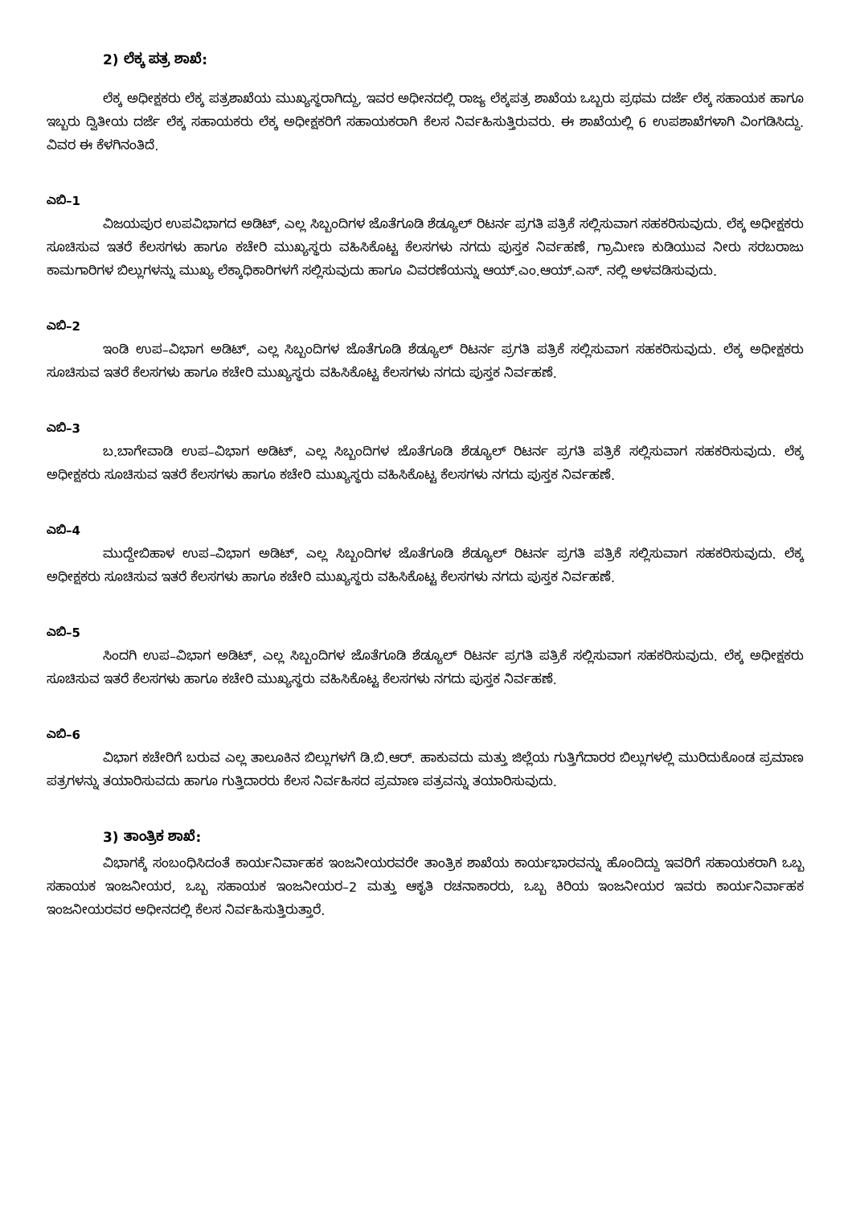2) ಲೆಕ್ಕ ಪತ್ರ ಶಾಖೆ:
ಲೆಕ್ಕ ಅಧೀಕ್ಷಕರು ಲೆಕ್ಕ ಪತ್ರಶಾಖೆಯ ಮುಖ್ಯಸ್ಥರಾಗಿದ್ದು, ಇವರ ಅಧೀನದಲ್ಲಿ ರಾಜ್ಯ ಲೆಕ್ಕಪತ್ರ ಶಾಖೆಯ ಒಬ್ಬರು ಪ್ರಥಮ ದರ್ಜೆ ಲೆಕ್ಕ ಸಹಾಯಕ ಹಾಗೂ ಇಬ್ಬರು ದ್ವಿತೀಯ ದರ್ಜೆ ಲೆಕ್ಕ ಸಹಾಯಕರು ಲೆಕ್ಕ ಅಧೀಕ್ಷಕರಿಗೆ ಸಹಾಯಕರಾಗಿ ಕೆಲಸ ನಿರ್ವಹಿಸುತ್ತಿರುವರು. ಈ ಶಾಖೆಯಲ್ಲಿ 6 ಉಪಶಾಖೆಗಳಾಗಿ ವಿಂಗಡಿಸಿದ್ದು. ವಿವರ ಈ ಕೆಳಗಿನಂತಿದೆ.
ಎಬಿ–1
ವಿಜಯಪುರ ಉಪವಿಭಾಗದ ಅಡಿಟ್, ಎಲ್ಲ ಸಿಬ್ಬಂದಿಗಳ ಜೊತೆಗೂಡಿ ಶೆಡ್ಯೂಲ್ ರಿಟರ್ನ ಪ್ರಗತಿ ಪತ್ರಿಕೆ ಸಲ್ಲಿಸುವಾಗ ಸಹಕರಿಸುವುದು. ಲೆಕ್ಕ ಅಧೀಕ್ಷಕರು ಸೂಚಿಸುವ ಇತರೆ ಕೆಲಸಗಳು ಹಾಗೂ ಕಚೇರಿ ಮುಖ್ಯಸ್ಥರು ವಹಿಸಿಕೊಟ್ಟ ಕೆಲಸಗಳು ನಗದು ಪುಸ್ತಕ ನಿರ್ವಹಣೆ, ಗ್ರಾಮೀಣ ಕುಡಿಯುವ ನೀರು ಸರಬರಾಜು ಕಾಮಗಾರಿಗಳ ಬಿಲ್ಲುಗಳನ್ನು ಮುಖ್ಯ ಲೆಕ್ಕಾಧಿಕಾರಿಗಳಗೆ ಸಲ್ಲಿಸುವುದು ಹಾಗೂ ವಿವರಣೆಯನ್ನು ಆಯ್.ಎಂ.ಆಯ್.ಎಸ್. ನಲ್ಲಿ ಅಳವಡಿಸುವುದು.
ಎಬಿ–2
ಇಂಡಿ ಉಪ–ವಿಭಾಗ ಅಡಿಟ್, ಎಲ್ಲ ಸಿಬ್ಬಂದಿಗಳ ಜೊತೆಗೂಡಿ ಶೆಡ್ಯೂಲ್ ರಿಟರ್ನ ಪ್ರಗತಿ ಪತ್ರಿಕೆ ಸಲ್ಲಿಸುವಾಗ ಸಹಕರಿಸುವುದು. ಲೆಕ್ಕ ಅಧೀಕ್ಷಕರು ಸೂಚಿಸುವ ಇತರೆ ಕೆಲಸಗಳು ಹಾಗೂ ಕಚೇರಿ ಮುಖ್ಯಸ್ಥರು ವಹಿಸಿಕೊಟ್ಟ ಕೆಲಸಗಳು ನಗದು ಪುಸ್ತಕ ನಿರ್ವಹಣೆ.
ಎಬಿ–3
ಬ.ಬಾಗೇವಾಡಿ ಉಪ–ವಿಭಾಗ ಅಡಿಟ್, ಎಲ್ಲ ಸಿಬ್ಬಂದಿಗಳ ಜೊತೆಗೂಡಿ ಶೆಡ್ಯೂಲ್ ರಿಟರ್ನ ಪ್ರಗತಿ ಪತ್ರಿಕೆ ಸಲ್ಲಿಸುವಾಗ ಸಹಕರಿಸುವುದು. ಲೆಕ್ಕ ಅಧೀಕ್ಷಕರು ಸೂಚಿಸುವ ಇತರೆ ಕೆಲಸಗಳು ಹಾಗೂ ಕಚೇರಿ ಮುಖ್ಯಸ್ಥರು ವಹಿಸಿಕೊಟ್ಟ ಕೆಲಸಗಳು ನಗದು ಪುಸ್ತಕ ನಿರ್ವಹಣೆ.
ಎಬಿ–4
ಮುದ್ದೇಬಿಹಾಳ ಉಪ–ವಿಭಾಗ ಅಡಿಟ್, ಎಲ್ಲ ಸಿಬ್ಬಂದಿಗಳ ಜೊತೆಗೂಡಿ ಶೆಡ್ಯೂಲ್ ರಿಟರ್ನ ಪ್ರಗತಿ ಪತ್ರಿಕೆ ಸಲ್ಲಿಸುವಾಗ ಸಹಕರಿಸುವುದು. ಲೆಕ್ಕ ಅಧೀಕ್ಷಕರು ಸೂಚಿಸುವ ಇತರೆ ಕೆಲಸಗಳು ಹಾಗೂ ಕಚೇರಿ ಮುಖ್ಯಸ್ಥರು ವಹಿಸಿಕೊಟ್ಟ ಕೆಲಸಗಳು ನಗದು ಪುಸ್ತಕ ನಿರ್ವಹಣೆ.
ಎಬಿ–5
ಸಿಂದಗಿ ಉಪ–ವಿಭಾಗ ಅಡಿಟ್, ಎಲ್ಲ ಸಿಬ್ಬಂದಿಗಳ ಜೊತೆಗೂಡಿ ಶೆಡ್ಯೂಲ್ ರಿಟರ್ನ ಪ್ರಗತಿ ಪತ್ರಿಕೆ ಸಲ್ಲಿಸುವಾಗ ಸಹಕರಿಸುವುದು. ಲೆಕ್ಕ ಅಧೀಕ್ಷಕರು ಸೂಚಿಸುವ ಇತರೆ ಕೆಲಸಗಳು ಹಾಗೂ ಕಚೇರಿ ಮುಖ್ಯಸ್ಥರು ವಹಿಸಿಕೊಟ್ಟ ಕೆಲಸಗಳು ನಗದು ಪುಸ್ತಕ ನಿರ್ವಹಣೆ.
ಎಬಿ–6
ವಿಭಾಗ ಕಚೇರಿಗೆ ಬರುವ ಎಲ್ಲ ತಾಲೂಕಿನ ಬಿಲ್ಲುಗಳಗೆ ಡಿ.ಬಿ.ಆರ್. ಹಾಕುವದು ಮತ್ತು ಜಿಲ್ಲೆಯ ಗುತ್ತಿಗೆದಾರರ ಬಿಲ್ಲುಗಳಲ್ಲಿ ಮುರಿದುಕೊಂಡ ಪ್ರಮಾಣ ಪತ್ರಗಳನ್ನು ತಯಾರಿಸುವದು ಹಾಗೂ ಗುತ್ತಿದಾರರು ಕೆಲಸ ನಿರ್ವಹಿಸದ ಪ್ರಮಾಣ ಪತ್ರವನ್ನು ತಯಾರಿಸುವುದು.
3) ತಾಂತ್ರಿಕ ಶಾಖೆ:
ವಿಭಾಗಕ್ಕೆ ಸಂಬಂಧಿಸಿದಂತೆ ಕಾರ್ಯನಿರ್ವಾಹಕ ಇಂಜನೀಯರವರೇ ತಾಂತ್ರಿಕ ಶಾಖೆಯ ಕಾರ್ಯಭಾರವನ್ನು ಹೊಂದಿದ್ದು ಇವರಿಗೆ ಸಹಾಯಕರಾಗಿ ಒಬ್ಬ ಸಹಾಯಕ ಇಂಜನೀಯರ, ಒಬ್ಬ ಸಹಾಯಕ ಇಂಜನೀಯರ–2 ಮತ್ತು ಆಕೃತಿ ರಚನಾಕಾರರು, ಒಬ್ಬ ಕಿರಿಯ ಇಂಜನೀಯರ ಇವರು ಕಾರ್ಯನಿರ್ವಾಹಕ ಇಂಜನೀಯರವರ ಅಧೀನದಲ್ಲಿ ಕೆಲಸ ನಿರ್ವಹಿಸುತ್ತಿರುತ್ತಾರೆ.